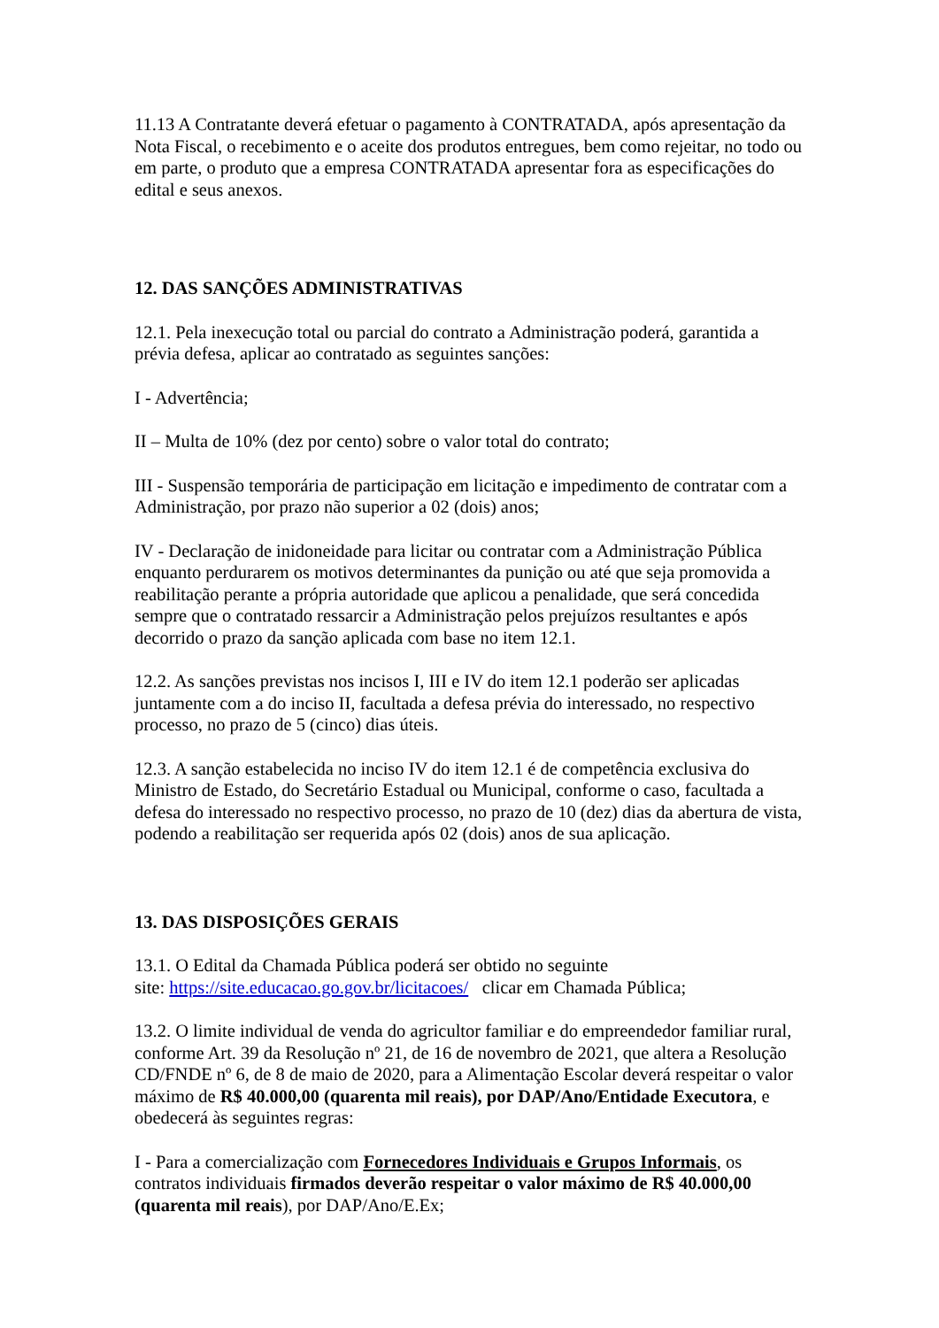11.13 A Contratante deverá efetuar o pagamento à CONTRATADA, após apresentação da Nota Fiscal, o recebimento e o aceite dos produtos entregues, bem como rejeitar, no todo ou em parte, o produto que a empresa CONTRATADA apresentar fora as especificações do edital e seus anexos.
12. DAS SANÇÕES ADMINISTRATIVAS
12.1. Pela inexecução total ou parcial do contrato a Administração poderá, garantida a prévia defesa, aplicar ao contratado as seguintes sanções:
I - Advertência;
II – Multa de 10% (dez por cento) sobre o valor total do contrato;
III - Suspensão temporária de participação em licitação e impedimento de contratar com a Administração, por prazo não superior a 02 (dois) anos;
IV - Declaração de inidoneidade para licitar ou contratar com a Administração Pública enquanto perdurarem os motivos determinantes da punição ou até que seja promovida a reabilitação perante a própria autoridade que aplicou a penalidade, que será concedida sempre que o contratado ressarcir a Administração pelos prejuízos resultantes e após decorrido o prazo da sanção aplicada com base no item 12.1.
12.2. As sanções previstas nos incisos I, III e IV do item 12.1 poderão ser aplicadas juntamente com a do inciso II, facultada a defesa prévia do interessado, no respectivo processo, no prazo de 5 (cinco) dias úteis.
12.3. A sanção estabelecida no inciso IV do item 12.1 é de competência exclusiva do Ministro de Estado, do Secretário Estadual ou Municipal, conforme o caso, facultada a defesa do interessado no respectivo processo, no prazo de 10 (dez) dias da abertura de vista, podendo a reabilitação ser requerida após 02 (dois) anos de sua aplicação.
13. DAS DISPOSIÇÕES GERAIS
13.1. O Edital da Chamada Pública poderá ser obtido no seguinte
site: https://site.educacao.go.gov.br/licitacoes/ clicar em Chamada Pública;
13.2. O limite individual de venda do agricultor familiar e do empreendedor familiar rural, conforme Art. 39 da Resolução nº 21, de 16 de novembro de 2021, que altera a Resolução CD/FNDE nº 6, de 8 de maio de 2020, para a Alimentação Escolar deverá respeitar o valor máximo de R$ 40.000,00 (quarenta mil reais), por DAP/Ano/Entidade Executora, e obedecerá às seguintes regras:
I - Para a comercialização com Fornecedores Individuais e Grupos Informais, os contratos individuais firmados deverão respeitar o valor máximo de R$ 40.000,00 (quarenta mil reais), por DAP/Ano/E.Ex;